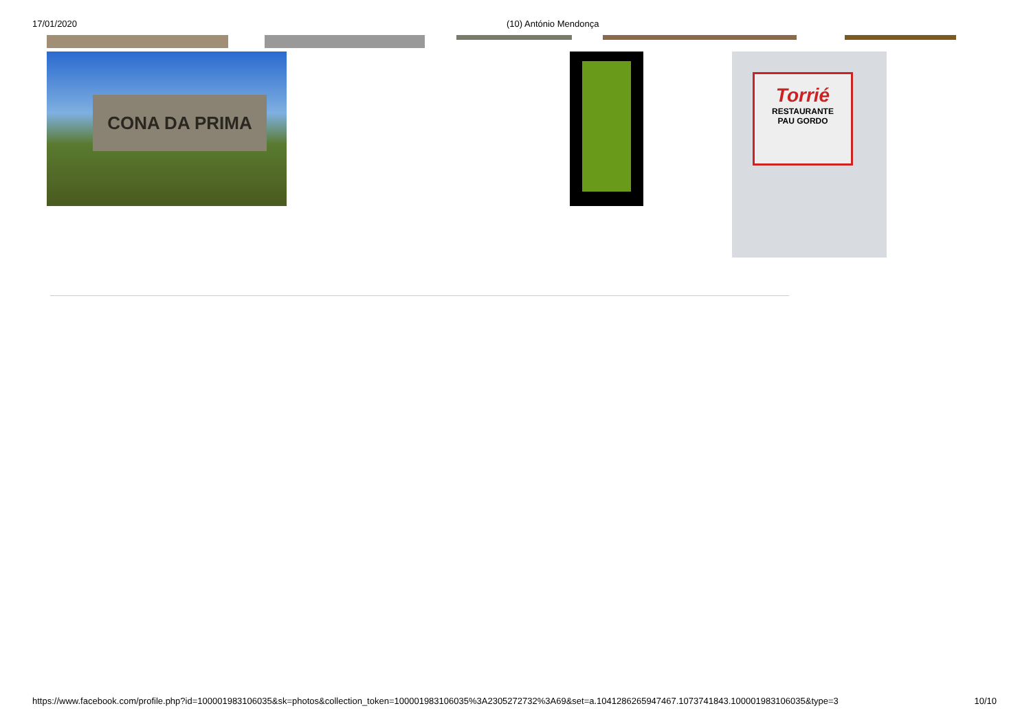17/01/2020 (10) António Mendonça
CONA DA PRIMA
Torrié
RESTAURANTE
PAU GORDO
https://www.facebook.com/profile.php?id=100001983106035&sk=photos&collection_token=100001983106035%3A2305272732%3A69&set=a.1041286265947467.1073741843.100001983106035&type=3 10/10